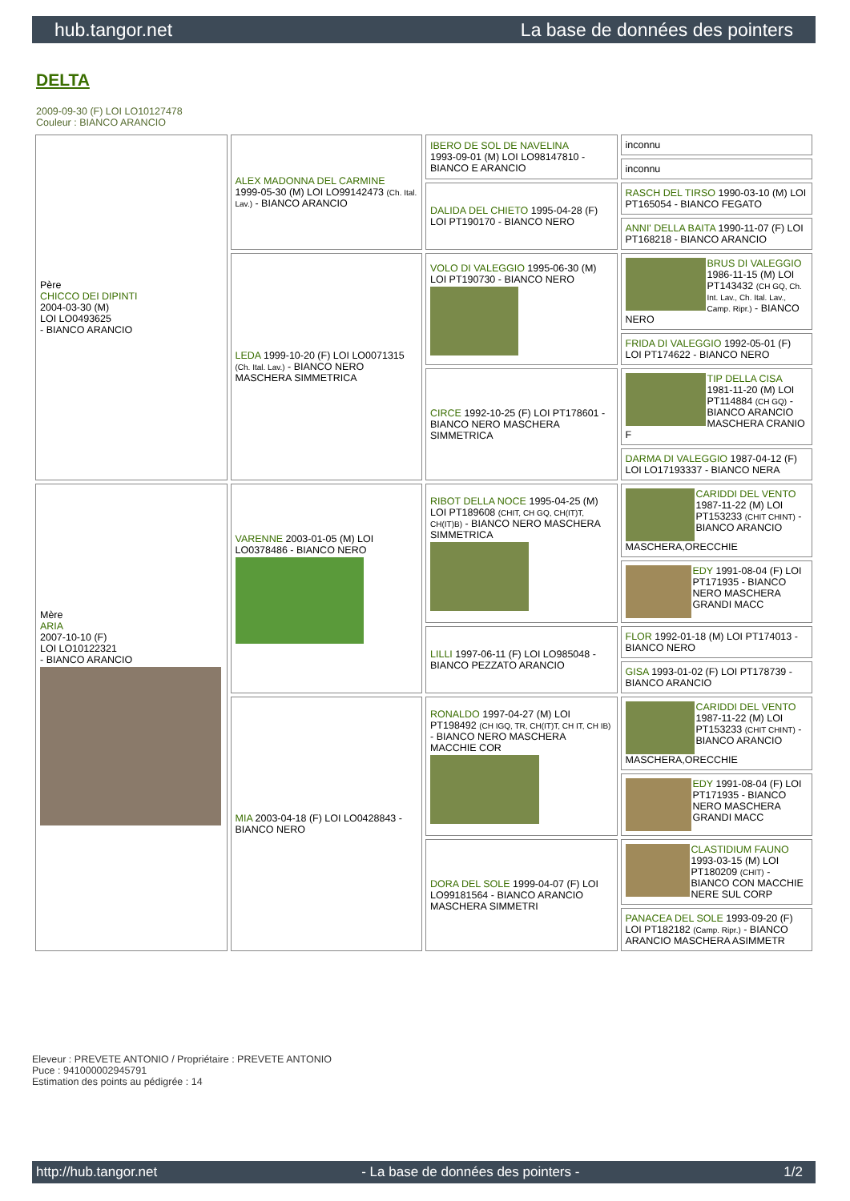hub.tangor.net La base de données des pointers
DELTA
2009-09-30 (F) LOI LO10127478
Couleur : BIANCO ARANCIO
| Père CHICCO DEI DIPINTI 2004-03-30 (M) LOI LO0493625 - BIANCO ARANCIO | ALEX MADONNA DEL CARMINE 1999-05-30 (M) LOI LO99142473 (Ch. Ital. Lav.) - BIANCO ARANCIO | IBERO DE SOL DE NAVELINA 1993-09-01 (M) LOI LO98147810 - BIANCO E ARANCIO | inconnu |
| | | | inconnu |
| | | DALIDA DEL CHIETO 1995-04-28 (F) LOI PT190170 - BIANCO NERO | RASCH DEL TIRSO 1990-03-10 (M) LOI PT165054 - BIANCO FEGATO |
| | | | ANNI' DELLA BAITA 1990-11-07 (F) LOI PT168218 - BIANCO ARANCIO |
| | LEDA 1999-10-20 (F) LOI LO0071315 (Ch. Ital. Lav.) - BIANCO NERO MASCHERA SIMMETRICA | VOLO DI VALEGGIO 1995-06-30 (M) LOI PT190730 - BIANCO NERO | BRUS DI VALEGGIO 1986-11-15 (M) LOI PT143432 (CH GQ, Ch. Int. Lav., Ch. Ital. Lav., Camp. Ripr.) - BIANCO NERO |
| | | | FRIDA DI VALEGGIO 1992-05-01 (F) LOI PT174622 - BIANCO NERO |
| | | CIRCE 1992-10-25 (F) LOI PT178601 - BIANCO NERO MASCHERA SIMMETRICA | TIP DELLA CISA 1981-11-20 (M) LOI PT114884 (CH GQ) - BIANCO ARANCIO MASCHERA CRANIO F |
| | | | DARMA DI VALEGGIO 1987-04-12 (F) LOI LO17193337 - BIANCO NERA |
| Mère ARIA 2007-10-10 (F) LOI LO10122321 - BIANCO ARANCIO | VARENNE 2003-01-05 (M) LOI LO0378486 - BIANCO NERO | RIBOT DELLA NOCE 1995-04-25 (M) LOI PT189608 (CHIT, CH GQ, CH(IT)T, CH(IT)B) - BIANCO NERO MASCHERA SIMMETRICA | CARIDDI DEL VENTO 1987-11-22 (M) LOI PT153233 (CHIT CHINT) - BIANCO ARANCIO MASCHERA,ORECCHIE |
| | | | EDY 1991-08-04 (F) LOI PT171935 - BIANCO NERO MASCHERA GRANDI MACC |
| | | LILLI 1997-06-11 (F) LOI LO985048 - BIANCO PEZZATO ARANCIO | FLOR 1992-01-18 (M) LOI PT174013 - BIANCO NERO |
| | | | GISA 1993-01-02 (F) LOI PT178739 - BIANCO ARANCIO |
| | MIA 2003-04-18 (F) LOI LO0428843 - BIANCO NERO | RONALDO 1997-04-27 (M) LOI PT198492 (CH IGQ, TR, CH(IT)T, CH IT, CH IB) - BIANCO NERO MASCHERA MACCHIE COR | CARIDDI DEL VENTO 1987-11-22 (M) LOI PT153233 (CHIT CHINT) - BIANCO ARANCIO MASCHERA,ORECCHIE |
| | | | EDY 1991-08-04 (F) LOI PT171935 - BIANCO NERO MASCHERA GRANDI MACC |
| | | DORA DEL SOLE 1999-04-07 (F) LOI LO99181564 - BIANCO ARANCIO MASCHERA SIMMETRI | CLASTIDIUM FAUNO 1993-03-15 (M) LOI PT180209 (CHIT) - BIANCO CON MACCHIE NERE SUL CORP |
| | | | PANACEA DEL SOLE 1993-09-20 (F) LOI PT182182 (Camp. Ripr.) - BIANCO ARANCIO MASCHERA ASIMMETR |
Eleveur : PREVETE ANTONIO / Propriétaire : PREVETE ANTONIO
Puce : 941000002945791
Estimation des points au pédigrée : 14
http://hub.tangor.net - La base de données des pointers - 1/2